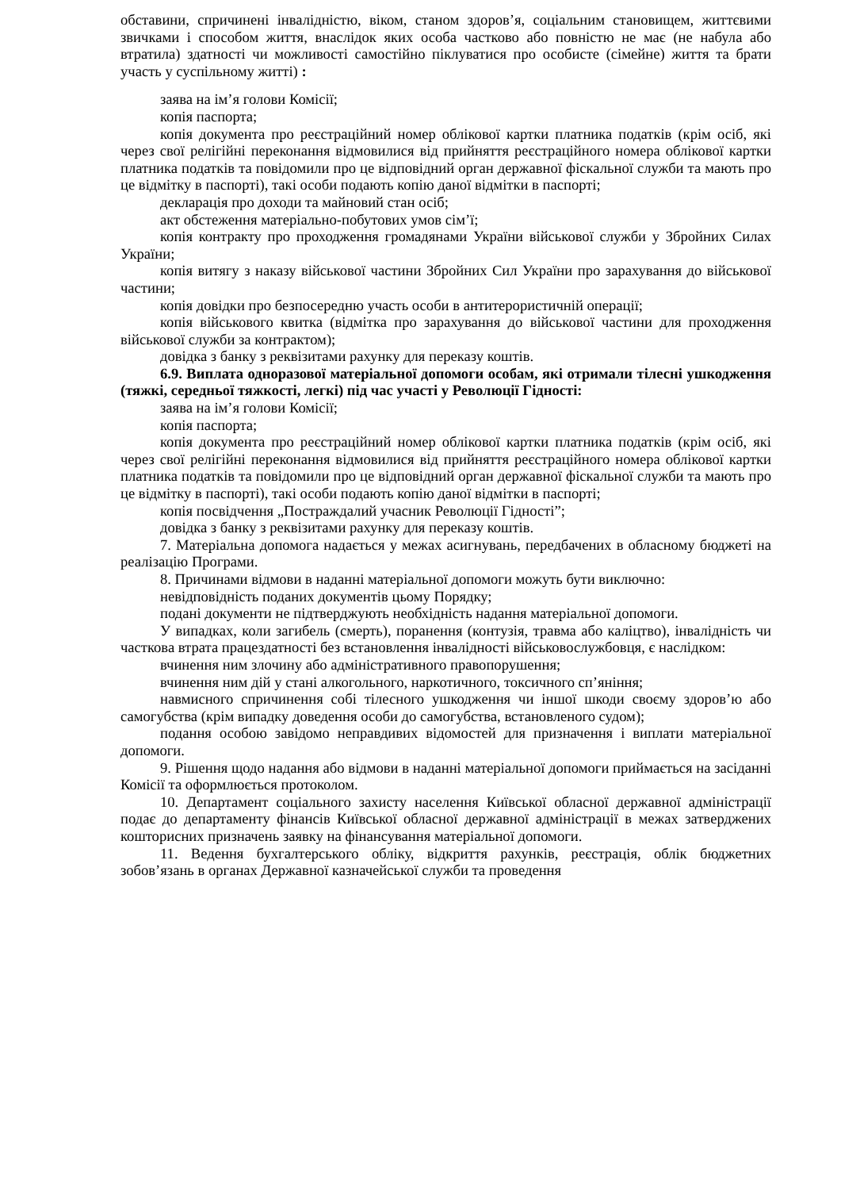обставини, спричинені інвалідністю, віком, станом здоров’я, соціальним становищем, життєвими звичками і способом життя, внаслідок яких особа частково або повністю не має (не набула або втратила) здатності чи можливості самостійно піклуватися про особисте (сімейне) життя та брати участь у суспільному житті) :
заява на ім’я голови Комісії;
копія паспорта;
копія документа про реєстраційний номер облікової картки платника податків (крім осіб, які через свої релігійні переконання відмовилися від прийняття реєстраційного номера облікової картки платника податків та повідомили про це відповідний орган державної фіскальної служби та мають про це відмітку в паспорті), такі особи подають копію даної відмітки в паспорті;
декларація про доходи та майновий стан осіб;
акт обстеження матеріально-побутових умов сім’ї;
копія контракту про проходження громадянами України військової служби у Збройних Силах України;
копія витягу з наказу військової частини Збройних Сил України про зарахування до військової частини;
копія довідки про безпосередню участь особи в антитерористичній операції;
копія військового квитка (відмітка про зарахування до військової частини для проходження військової служби за контрактом);
довідка з банку з реквізитами рахунку для переказу коштів.
6.9. Виплата одноразової матеріальної допомоги особам, які отримали тілесні ушкодження (тяжкі, середньої тяжкості, легкі) під час участі у Революції Гідності:
заява на ім’я голови Комісії;
копія паспорта;
копія документа про реєстраційний номер облікової картки платника податків (крім осіб, які через свої релігійні переконання відмовилися від прийняття реєстраційного номера облікової картки платника податків та повідомили про це відповідний орган державної фіскальної служби та мають про це відмітку в паспорті), такі особи подають копію даної відмітки в паспорті;
копія посвідчення „Постраждалий учасник Революції Гідності”;
довідка з банку з реквізитами рахунку для переказу коштів.
7. Матеріальна допомога надається у межах асигнувань, передбачених в обласному бюджеті на реалізацію Програми.
8. Причинами відмови в наданні матеріальної допомоги можуть бути виключно:
невідповідність поданих документів цьому Порядку;
подані документи не підтверджують необхідність надання матеріальної допомоги.
У випадках, коли загибель (смерть), поранення (контузія, травма або каліцтво), інвалідність чи часткова втрата працездатності без встановлення інвалідності військовослужбовця, є наслідком:
вчинення ним злочину або адміністративного правопорушення;
вчинення ним дій у стані алкогольного, наркотичного, токсичного сп’яніння;
навмисного спричинення собі тілесного ушкодження чи іншої шкоди своєму здоров’ю або самогубства (крім випадку доведення особи до самогубства, встановленого судом);
подання особою завідомо неправдивих відомостей для призначення і виплати матеріальної допомоги.
9. Рішення щодо надання або відмови в наданні матеріальної допомоги приймається на засіданні Комісії та оформлюється протоколом.
10. Департамент соціального захисту населення Київської обласної державної адміністрації подає до департаменту фінансів Київської обласної державної адміністрації в межах затверджених кошторисних призначень заявку на фінансування матеріальної допомоги.
11. Ведення бухгалтерського обліку, відкриття рахунків, реєстрація, облік бюджетних зобов’язань в органах Державної казначейської служби та проведення